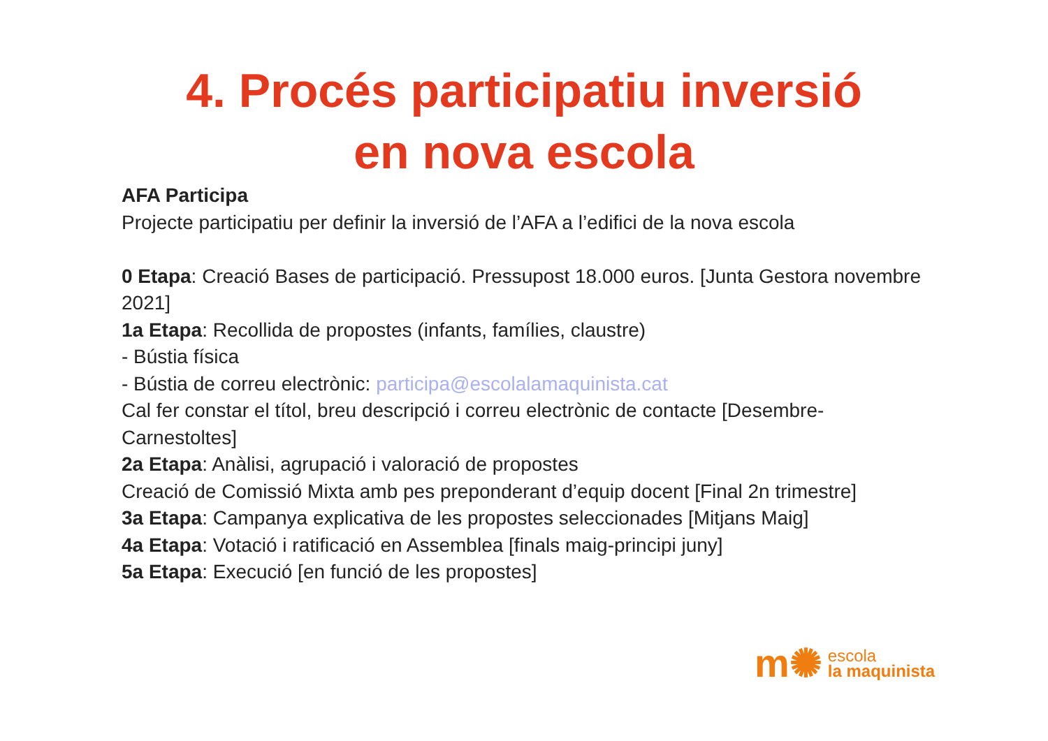4. Procés participatiu inversió
en nova escola
AFA Participa
Projecte participatiu per definir la inversió de l’AFA a l’edifici de la nova escola
0 Etapa: Creació Bases de participació. Pressupost 18.000 euros. [Junta Gestora novembre 2021]
1a Etapa: Recollida de propostes (infants, famílies, claustre)
- Bústia física
- Bústia de correu electrònic: participa@escolalamaquinista.cat
Cal fer constar el títol, breu descripció i correu electrònic de contacte [Desembre-Carnestoltes]
2a Etapa: Anàlisi, agrupació i valoració de propostes
Creació de Comissió Mixta amb pes preponderant d’equip docent [Final 2n trimestre]
3a Etapa: Campanya explicativa de les propostes seleccionades [Mitjans Maig]
4a Etapa: Votació i ratificació en Assemblea [finals maig-principi juny]
5a Etapa: Execució [en funció de les propostes]
m✺ escola
la maquinista